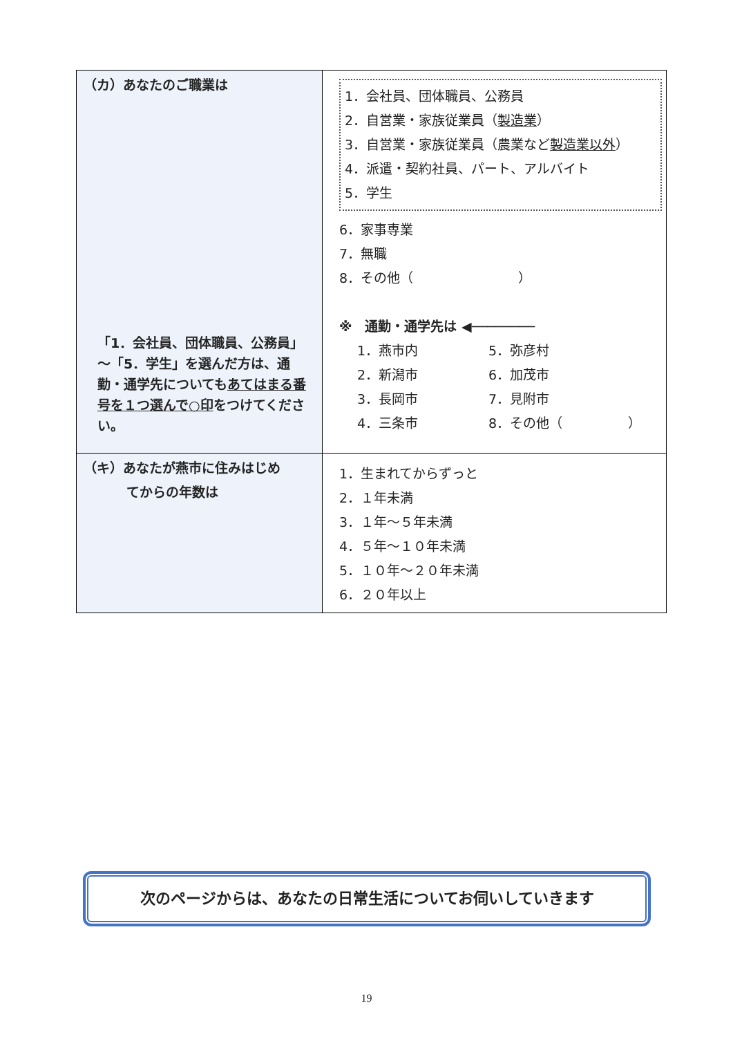| （カ）あなたのご職業は 「1．会社員、団体職員、公務員」～「5．学生」を選んだ方は、通勤・通学先についても あてはまる番号を１つ選んで○印 をつけてください。 | 1．会社員、団体職員、公務員 2．自営業・家族従業員（ 製造業 ） 3．自営業・家族従業員（農業など 製造業以外 ） 4．派遣・契約社員、パート、アルバイト 5．学生 6．家事専業 7．無職 8．その他（ ） ※ 通勤・通学先は ◀──────── 1．燕市内 5．弥彦村 2．新潟市 6．加茂市 3．長岡市 7．見附市 4．三条市 8．その他（ ） |
| （キ）あなたが燕市に住みはじめ てからの年数は | 1．生まれてからずっと 2．１年未満 3．１年～５年未満 4．５年～１０年未満 5．１０年～２０年未満 6．２０年以上 |
次のページからは、あなたの日常生活についてお伺いしていきます
19